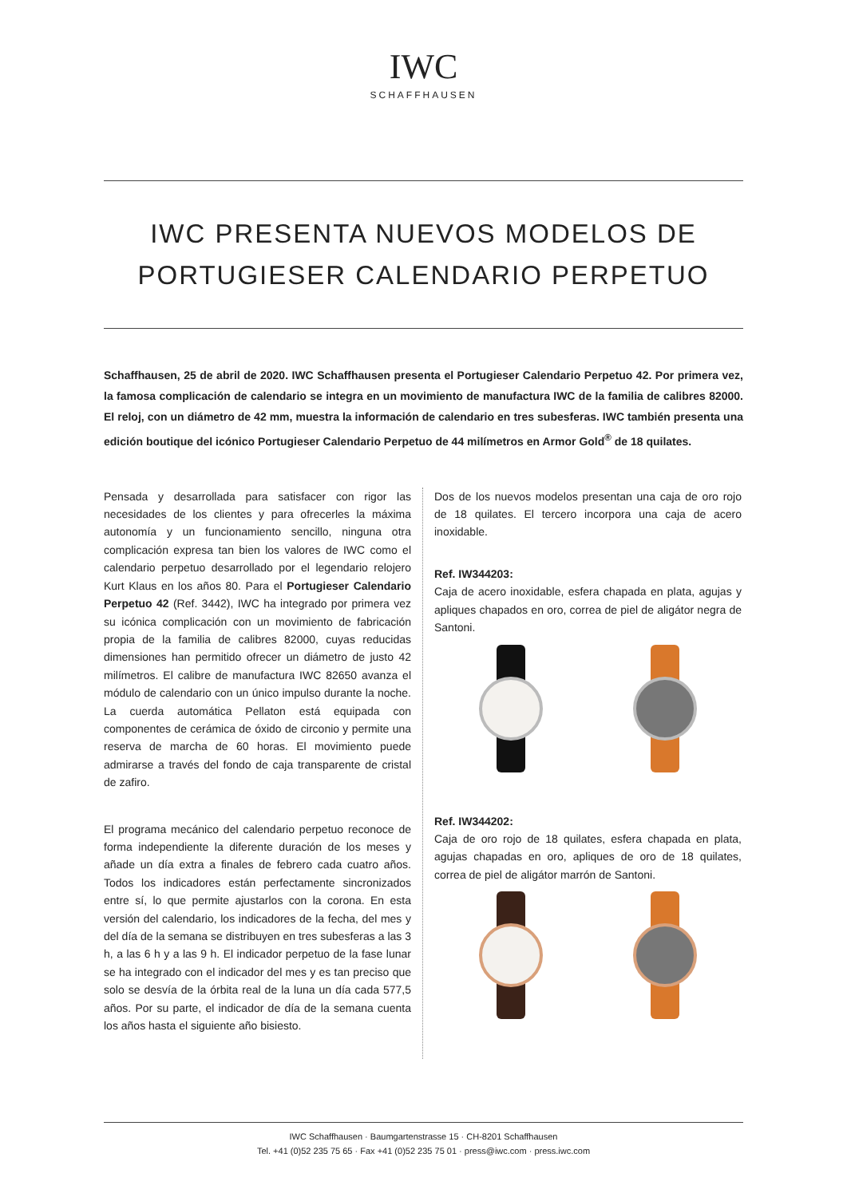IWC
SCHAFFHAUSEN
IWC PRESENTA NUEVOS MODELOS DE
PORTUGIESER CALENDARIO PERPETUO
Schaffhausen, 25 de abril de 2020. IWC Schaffhausen presenta el Portugieser Calendario Perpetuo 42. Por primera vez, la famosa complicación de calendario se integra en un movimiento de manufactura IWC de la familia de calibres 82000. El reloj, con un diámetro de 42 mm, muestra la información de calendario en tres subesferas. IWC también presenta una edición boutique del icónico Portugieser Calendario Perpetuo de 44 milímetros en Armor Gold<sup>®</sup> de 18 quilates.
Pensada y desarrollada para satisfacer con rigor las necesidades de los clientes y para ofrecerles la máxima autonomía y un funcionamiento sencillo, ninguna otra complicación expresa tan bien los valores de IWC como el calendario perpetuo desarrollado por el legendario relojero Kurt Klaus en los años 80. Para el Portugieser Calendario Perpetuo 42 (Ref. 3442), IWC ha integrado por primera vez su icónica complicación con un movimiento de fabricación propia de la familia de calibres 82000, cuyas reducidas dimensiones han permitido ofrecer un diámetro de justo 42 milímetros. El calibre de manufactura IWC 82650 avanza el módulo de calendario con un único impulso durante la noche. La cuerda automática Pellaton está equipada con componentes de cerámica de óxido de circonio y permite una reserva de marcha de 60 horas. El movimiento puede admirarse a través del fondo de caja transparente de cristal de zafiro.
El programa mecánico del calendario perpetuo reconoce de forma independiente la diferente duración de los meses y añade un día extra a finales de febrero cada cuatro años. Todos los indicadores están perfectamente sincronizados entre sí, lo que permite ajustarlos con la corona. En esta versión del calendario, los indicadores de la fecha, del mes y del día de la semana se distribuyen en tres subesferas a las 3 h, a las 6 h y a las 9 h. El indicador perpetuo de la fase lunar se ha integrado con el indicador del mes y es tan preciso que solo se desvía de la órbita real de la luna un día cada 577,5 años. Por su parte, el indicador de día de la semana cuenta los años hasta el siguiente año bisiesto.
Dos de los nuevos modelos presentan una caja de oro rojo de 18 quilates. El tercero incorpora una caja de acero inoxidable.
Ref. IW344203:
Caja de acero inoxidable, esfera chapada en plata, agujas y apliques chapados en oro, correa de piel de aligátor negra de Santoni.
Ref. IW344202:
Caja de oro rojo de 18 quilates, esfera chapada en plata, agujas chapadas en oro, apliques de oro de 18 quilates, correa de piel de aligátor marrón de Santoni.
IWC Schaffhausen · Baumgartenstrasse 15 · CH-8201 Schaffhausen
Tel. +41 (0)52 235 75 65 · Fax +41 (0)52 235 75 01 · press@iwc.com · press.iwc.com